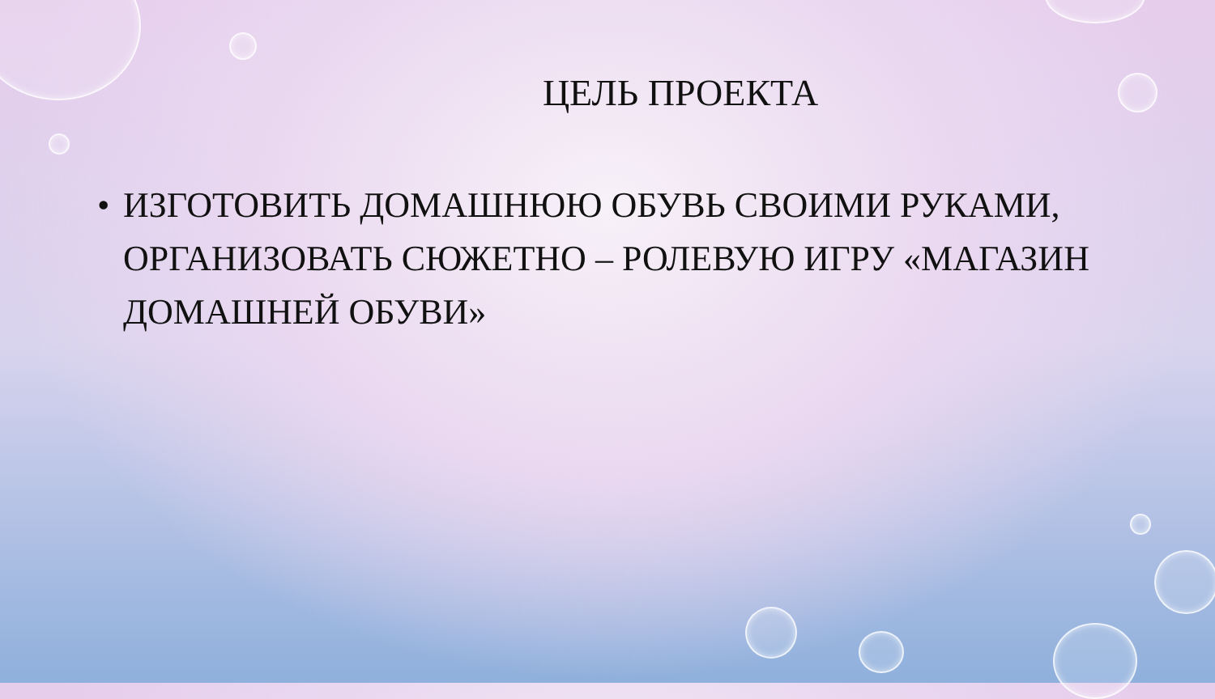ЦЕЛЬ ПРОЕКТА
• ИЗГОТОВИТЬ ДОМАШНЮЮ ОБУВЬ СВОИМИ РУКАМИ, ОРГАНИЗОВАТЬ СЮЖЕТНО – РОЛЕВУЮ ИГРУ «МАГАЗИН ДОМАШНЕЙ ОБУВИ»